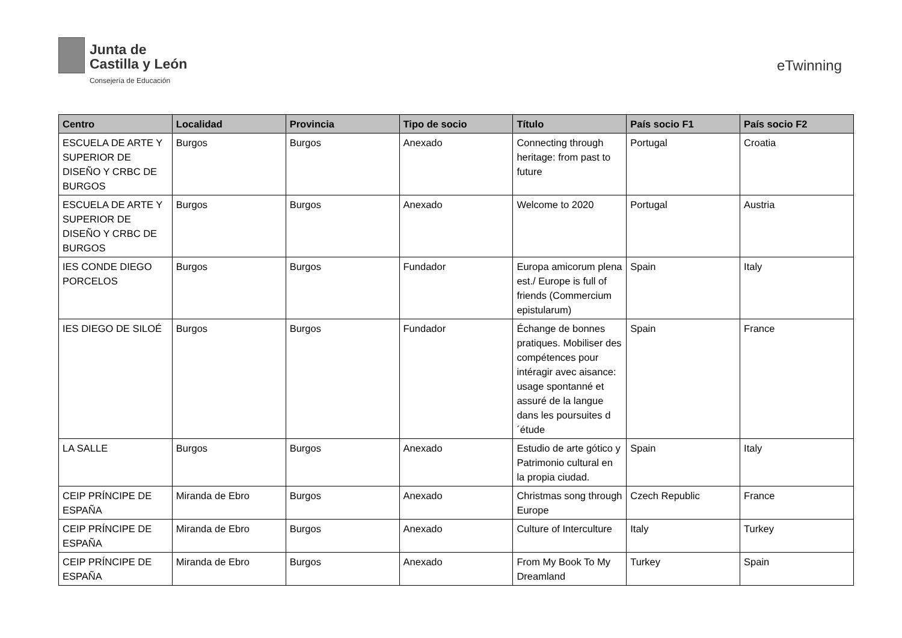Junta de
Castilla y León
Consejería de Educación
eTwinning
| Centro | Localidad | Provincia | Tipo de socio | Título | País socio F1 | País socio F2 |
| --- | --- | --- | --- | --- | --- | --- |
| ESCUELA DE ARTE Y SUPERIOR DE DISEÑO Y CRBC DE BURGOS | Burgos | Burgos | Anexado | Connecting through heritage: from past to future | Portugal | Croatia |
| ESCUELA DE ARTE Y SUPERIOR DE DISEÑO Y CRBC DE BURGOS | Burgos | Burgos | Anexado | Welcome to 2020 | Portugal | Austria |
| IES CONDE DIEGO PORCELOS | Burgos | Burgos | Fundador | Europa amicorum plena est./ Europe is full of friends (Commercium epistularum) | Spain | Italy |
| IES DIEGO DE SILOÉ | Burgos | Burgos | Fundador | Échange de bonnes pratiques. Mobiliser des compétences pour intéragir avec aisance: usage spontanné et assuré de la langue dans les poursuites d´étude | Spain | France |
| LA SALLE | Burgos | Burgos | Anexado | Estudio de arte gótico y Patrimonio cultural en la propia ciudad. | Spain | Italy |
| CEIP PRÍNCIPE DE ESPAÑA | Miranda de Ebro | Burgos | Anexado | Christmas song through Europe | Czech Republic | France |
| CEIP PRÍNCIPE DE ESPAÑA | Miranda de Ebro | Burgos | Anexado | Culture of Interculture | Italy | Turkey |
| CEIP PRÍNCIPE DE ESPAÑA | Miranda de Ebro | Burgos | Anexado | From My Book To My Dreamland | Turkey | Spain |